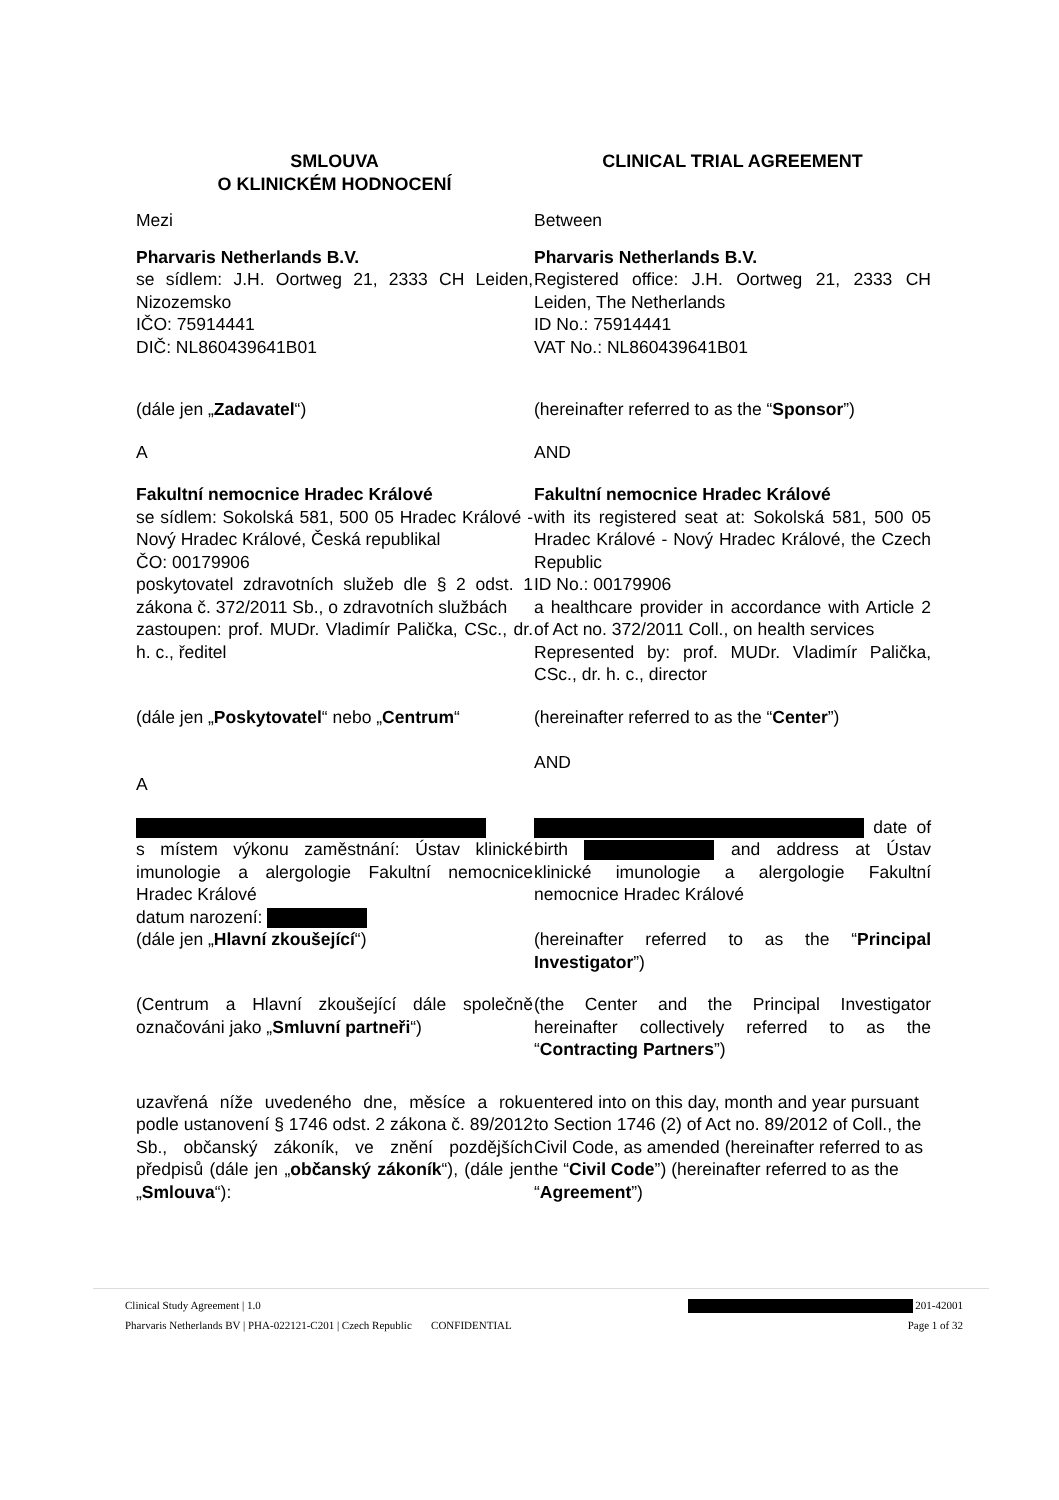SMLOUVA
O KLINICKÉM HODNOCENÍ
CLINICAL TRIAL AGREEMENT
Mezi Between
Pharvaris Netherlands B.V.
se sídlem: J.H. Oortweg 21, 2333 CH Leiden, Nizozemsko
IČO: 75914441
DIČ: NL860439641B01
Pharvaris Netherlands B.V.
Registered office: J.H. Oortweg 21, 2333 CH Leiden, The Netherlands
ID No.: 75914441
VAT No.: NL860439641B01
(dále jen „Zadavatel“) (hereinafter referred to as the “Sponsor”)
A AND
Fakultní nemocnice Hradec Králové
se sídlem: Sokolská 581, 500 05 Hradec Králové - Nový Hradec Králové, Česká republikal
ČO: 00179906
poskytovatel zdravotních služeb dle § 2 odst. 1 zákona č. 372/2011 Sb., o zdravotních službách
zastoupen: prof. MUDr. Vladimír Palička, CSc., dr. h. c., ředitel
Fakultní nemocnice Hradec Králové
with its registered seat at: Sokolská 581, 500 05 Hradec Králové - Nový Hradec Králové, the Czech Republic
ID No.: 00179906
a healthcare provider in accordance with Article 2 of Act no. 372/2011 Coll., on health services
Represented by: prof. MUDr. Vladimír Palička, CSc., dr. h. c., director
(dále jen „Poskytovatel“ nebo „Centrum“
(hereinafter referred to as the “Center”)
AND
A
s místem výkonu zaměstnání: Ústav klinické imunologie a alergologie Fakultní nemocnice Hradec Králové
datum narození:
(dále jen „Hlavní zkoušející“)
date of birth and address at Ústav klinické imunologie a alergologie Fakultní nemocnice Hradec Králové
(hereinafter referred to as the “Principal Investigator”)
(Centrum a Hlavní zkoušející dále společně označováni jako „Smluvní partneři“)
(the Center and the Principal Investigator hereinafter collectively referred to as the “Contracting Partners”)
uzavřená níže uvedeného dne, měsíce a roku podle ustanovení § 1746 odst. 2 zákona č. 89/2012 Sb., občanský zákoník, ve znění pozdějších předpisů (dále jen „občanský zákoník“), (dále jen „Smlouva“):
entered into on this day, month and year pursuant to Section 1746 (2) of Act no. 89/2012 of Coll., the Civil Code, as amended (hereinafter referred to as the “Civil Code”) (hereinafter referred to as the “Agreement”)
Clinical Study Agreement | 1.0 201-42001
Pharvaris Netherlands BV | PHA-022121-C201 | Czech Republic CONFIDENTIAL Page 1 of 32